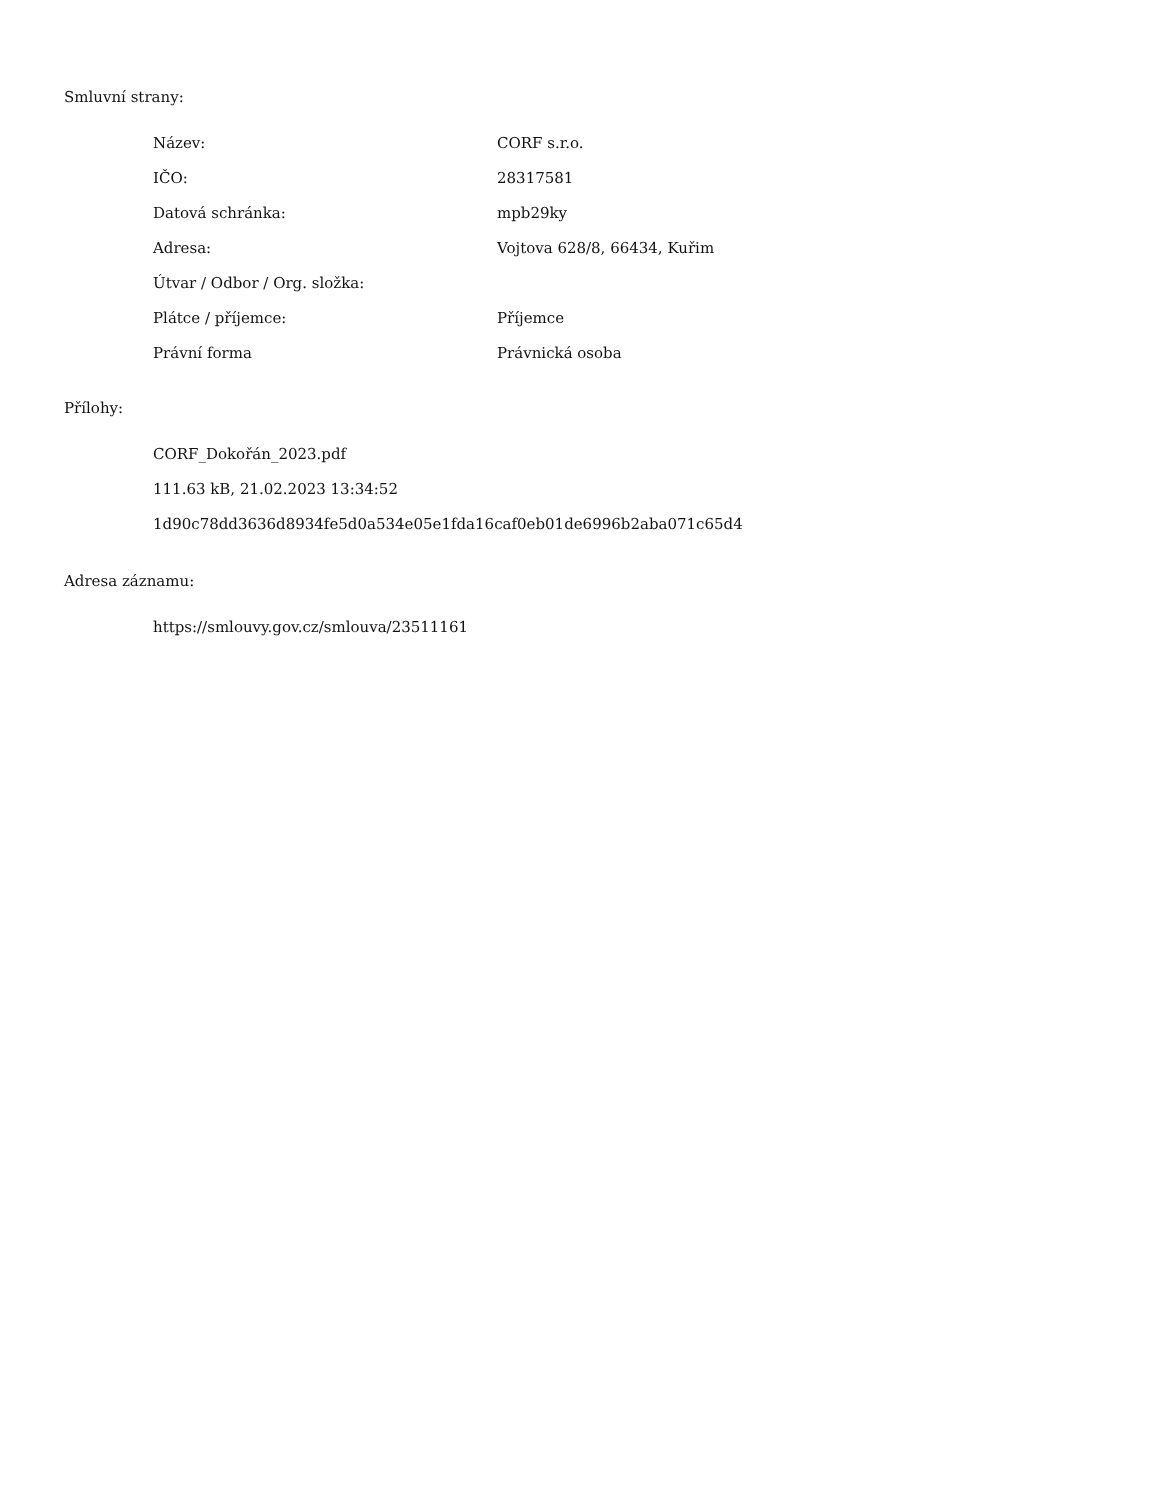Smluvní strany:
| Název: | CORF s.r.o. |
| IČO: | 28317581 |
| Datová schránka: | mpb29ky |
| Adresa: | Vojtova 628/8, 66434, Kuřim |
| Útvar / Odbor / Org. složka: | |
| Plátce / příjemce: | Příjemce |
| Právní forma | Právnická osoba |
Přílohy:
CORF_Dokořán_2023.pdf
111.63 kB, 21.02.2023 13:34:52
1d90c78dd3636d8934fe5d0a534e05e1fda16caf0eb01de6996b2aba071c65d4
Adresa záznamu:
https://smlouvy.gov.cz/smlouva/23511161